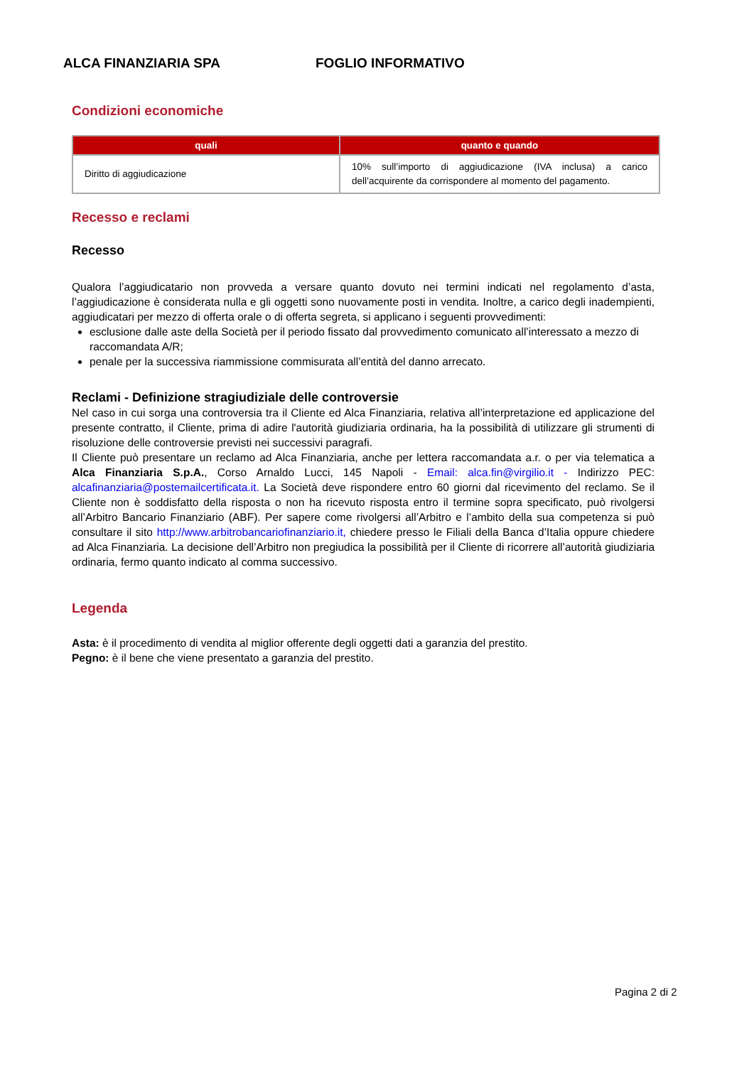ALCA FINANZIARIA SPA FOGLIO INFORMATIVO
Condizioni economiche
| quali | quanto e quando |
| --- | --- |
| Diritto di aggiudicazione | 10% sull’importo di aggiudicazione (IVA inclusa) a carico dell’acquirente da corrispondere al momento del pagamento. |
Recesso e reclami
Recesso
Qualora l’aggiudicatario non provveda a versare quanto dovuto nei termini indicati nel regolamento d’asta, l’aggiudicazione è considerata nulla e gli oggetti sono nuovamente posti in vendita. Inoltre, a carico degli inadempienti, aggiudicatari per mezzo di offerta orale o di offerta segreta, si applicano i seguenti provvedimenti:
esclusione dalle aste della Società per il periodo fissato dal provvedimento comunicato all’interessato a mezzo di raccomandata A/R;
penale per la successiva riammissione commisurata all’entità del danno arrecato.
Reclami - Definizione stragiudiziale delle controversie
Nel caso in cui sorga una controversia tra il Cliente ed Alca Finanziaria, relativa all’interpretazione ed applicazione del presente contratto, il Cliente, prima di adire l'autorità giudiziaria ordinaria, ha la possibilità di utilizzare gli strumenti di risoluzione delle controversie previsti nei successivi paragrafi.
Il Cliente può presentare un reclamo ad Alca Finanziaria, anche per lettera raccomandata a.r. o per via telematica a Alca Finanziaria S.p.A., Corso Arnaldo Lucci, 145 Napoli - Email: alca.fin@virgilio.it - Indirizzo PEC: alcafinanziaria@postemailcertificata.it. La Società deve rispondere entro 60 giorni dal ricevimento del reclamo. Se il Cliente non è soddisfatto della risposta o non ha ricevuto risposta entro il termine sopra specificato, può rivolgersi all’Arbitro Bancario Finanziario (ABF). Per sapere come rivolgersi all’Arbitro e l’ambito della sua competenza si può consultare il sito http://www.arbitrobancariofinanziario.it, chiedere presso le Filiali della Banca d’Italia oppure chiedere ad Alca Finanziaria. La decisione dell’Arbitro non pregiudica la possibilità per il Cliente di ricorrere all’autorità giudiziaria ordinaria, fermo quanto indicato al comma successivo.
Legenda
Asta: è il procedimento di vendita al miglior offerente degli oggetti dati a garanzia del prestito.
Pegno: è il bene che viene presentato a garanzia del prestito.
Pagina 2 di 2